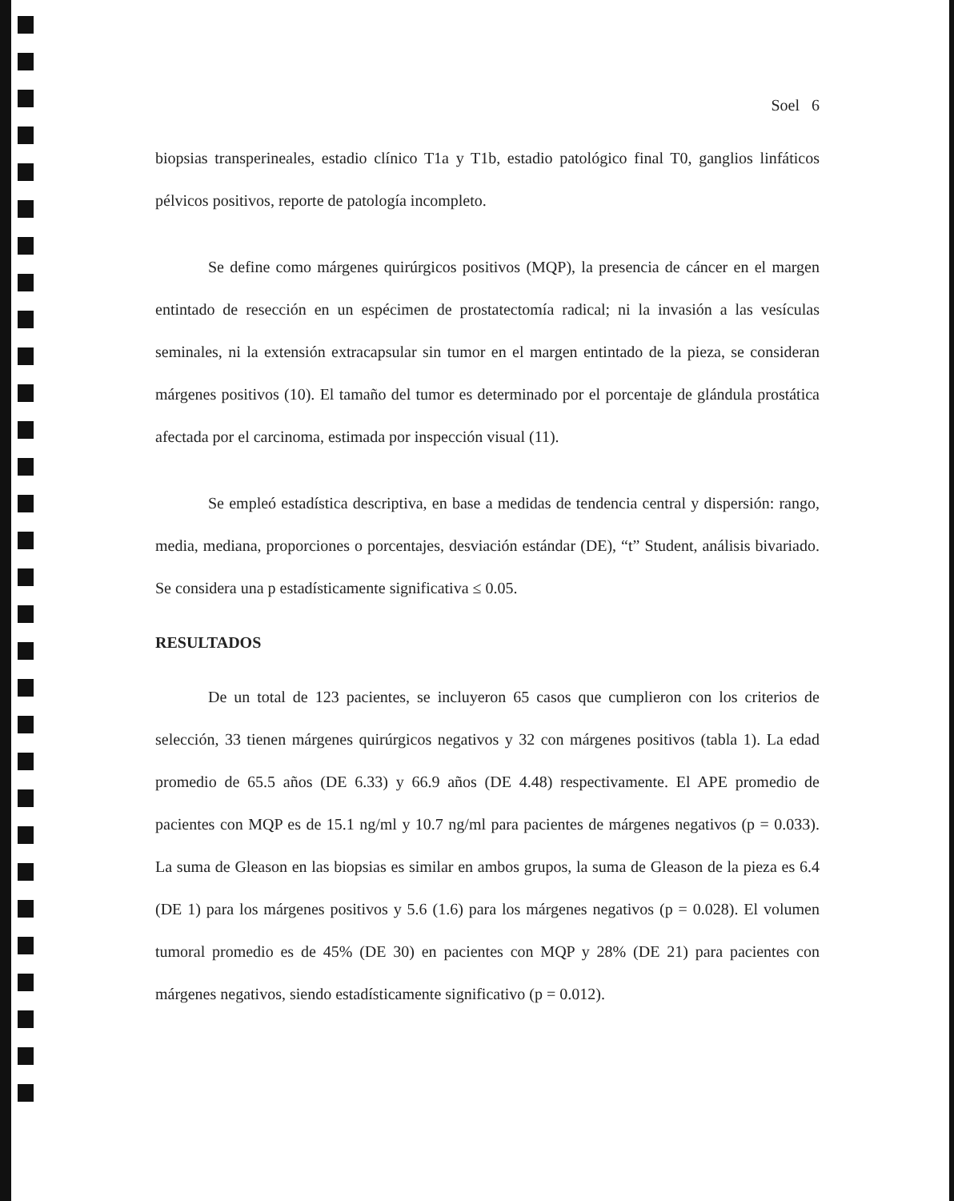Soel 6
biopsias transperineales, estadio clínico T1a y T1b, estadio patológico final T0, ganglios linfáticos pélvicos positivos, reporte de patología incompleto.
Se define como márgenes quirúrgicos positivos (MQP), la presencia de cáncer en el margen entintado de resección en un espécimen de prostatectomía radical; ni la invasión a las vesículas seminales, ni la extensión extracapsular sin tumor en el margen entintado de la pieza, se consideran márgenes positivos (10). El tamaño del tumor es determinado por el porcentaje de glándula prostática afectada por el carcinoma, estimada por inspección visual (11).
Se empleó estadística descriptiva, en base a medidas de tendencia central y dispersión: rango, media, mediana, proporciones o porcentajes, desviación estándar (DE), “t” Student, análisis bivariado. Se considera una p estadísticamente significativa ≤ 0.05.
RESULTADOS
De un total de 123 pacientes, se incluyeron 65 casos que cumplieron con los criterios de selección, 33 tienen márgenes quirúrgicos negativos y 32 con márgenes positivos (tabla 1). La edad promedio de 65.5 años (DE 6.33) y 66.9 años (DE 4.48) respectivamente. El APE promedio de pacientes con MQP es de 15.1 ng/ml y 10.7 ng/ml para pacientes de márgenes negativos (p = 0.033). La suma de Gleason en las biopsias es similar en ambos grupos, la suma de Gleason de la pieza es 6.4 (DE 1) para los márgenes positivos y 5.6 (1.6) para los márgenes negativos (p = 0.028). El volumen tumoral promedio es de 45% (DE 30) en pacientes con MQP y 28% (DE 21) para pacientes con márgenes negativos, siendo estadísticamente significativo (p = 0.012).